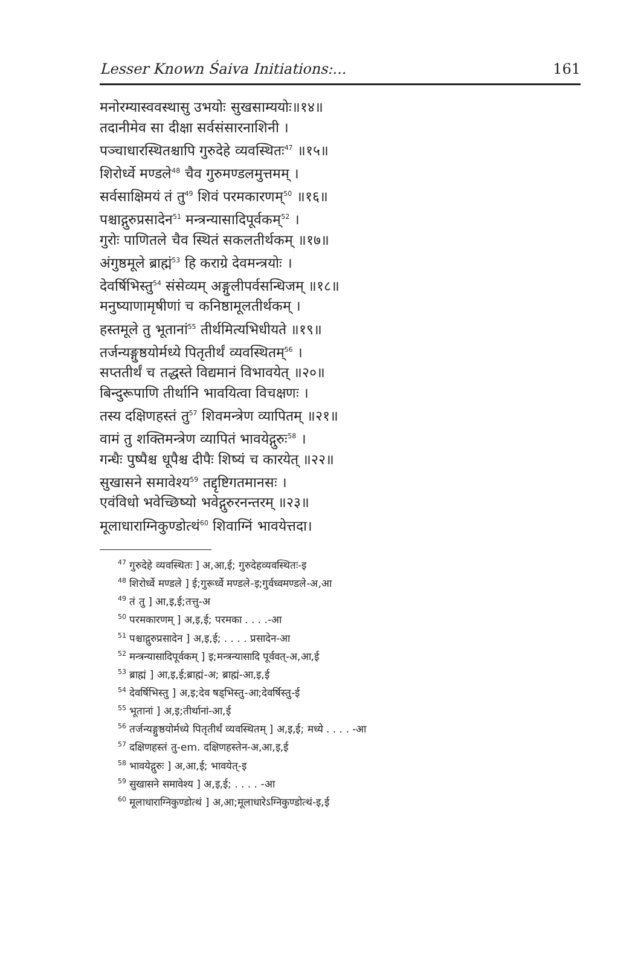Lesser Known Śaiva Initiations:... 161
मनोरम्यास्ववस्थासु उभयोः सुखसाम्ययोः॥१४॥
तदानीमेव सा दीक्षा सर्वसंसारनाशिनी ।
पञ्चाधारस्थितश्चापि गुरुदेहे व्यवस्थितः<sup>47</sup> ॥१५॥
शिरोर्ध्वे मण्डले<sup>48</sup> चैव गुरुमण्डलमुत्तमम् ।
सर्वसाक्षिमयं तं तु<sup>49</sup> शिवं परमकारणम्<sup>50</sup> ॥१६॥
पश्चाद्गुरुप्रसादेन<sup>51</sup> मन्त्रन्यासादिपूर्वकम्<sup>52</sup> ।
गुरोः पाणितले चैव स्थितं सकलतीर्थकम् ॥१७॥
अंगुष्ठमूले ब्राह्मं<sup>53</sup> हि कराग्रे देवमन्त्रयोः ।
देवर्षिभिस्तु<sup>54</sup> संसेव्यम् अङ्गुलीपर्वसन्धिजम् ॥१८॥
मनुष्याणामृषीणां च कनिष्ठामूलतीर्थकम् ।
हस्तमूले तु भूतानां<sup>55</sup> तीर्थमित्यभिधीयते ॥१९॥
तर्जन्यङ्गुष्ठयोर्मध्ये पितृतीर्थं व्यवस्थितम्<sup>56</sup> ।
सप्ततीर्थं च तद्धस्ते विद्यमानं विभावयेत् ॥२०॥
बिन्दुरूपाणि तीर्थानि भावयित्वा विचक्षणः ।
तस्य दक्षिणहस्तं तु<sup>57</sup> शिवमन्त्रेण व्यापितम् ॥२१॥
वामं तु शक्तिमन्त्रेण व्यापितं भावयेद्गुरुः<sup>58</sup> ।
गन्धैः पुष्पैश्च धूपैश्च दीपैः शिष्यं च कारयेत् ॥२२॥
सुखासने समावेश्य<sup>59</sup> तद्दृष्टिगतमानसः ।
एवंविधो भवेच्छिष्यो भवेद्गुरुरनन्तरम् ॥२३॥
मूलाधाराग्निकुण्डोत्थं<sup>60</sup> शिवाग्निं भावयेत्तदा।
<sup>47</sup> गुरुदेहे व्यवस्थितः ] अ,आ,ई; गुरुदेहव्यवस्थितः-इ
<sup>48</sup> शिरोर्ध्वे मण्डले ] ई;गुरूर्ध्वे मण्डले-इ;गुर्वध्वमण्डले-अ,आ
<sup>49</sup> तं तु ] आ,इ,ई;तत्तु-अ
<sup>50</sup> परमकारणम् ] अ,इ,ई; परमका . . . .-आ
<sup>51</sup> पश्चाद्गुरुप्रसादेन ] अ,इ,ई; . . . . प्रसादेन-आ
<sup>52</sup> मन्त्रन्यासादिपूर्वकम् ] इ;मन्त्रन्यासादि पूर्ववत्-अ,आ,ई
<sup>53</sup> ब्राह्मं ] आ,इ,ई;ब्राह्मं-अ; ब्राह्मं-आ,इ,ई
<sup>54</sup> देवर्षिभिस्तु ] अ,इ;देव षड्भिस्तु-आ;देवर्षिस्तु-ई
<sup>55</sup> भूतानां ] अ,इ;तीर्थानां-आ,ई
<sup>56</sup> तर्जन्यङ्गुष्ठयोर्मध्ये पितृतीर्थं व्यवस्थितम् ] अ,इ,ई; मध्ये . . . . -आ
<sup>57</sup> दक्षिणहस्तं तु-em. दक्षिणहस्तेन-अ,आ,इ,ई
<sup>58</sup> भावयेद्गुरुः ] अ,आ,ई; भावयेत्-इ
<sup>59</sup> सुखासने समावेश्य ] अ,इ,ई; . . . . -आ
<sup>60</sup> मूलाधाराग्निकुण्डोत्थं ] अ,आ;मूलाधारेऽग्निकुण्डोत्थं-इ,ई